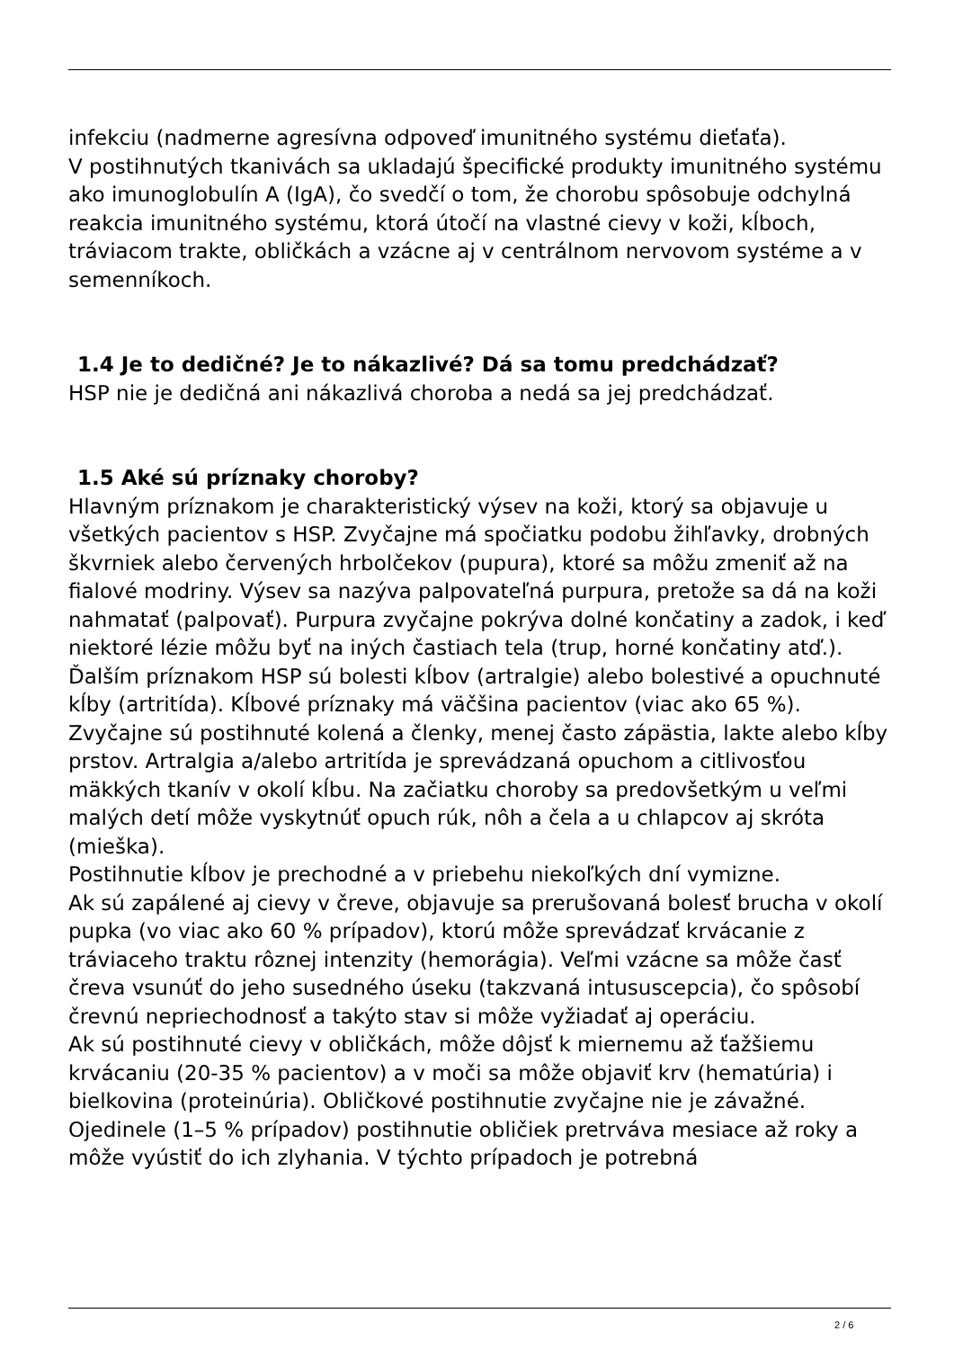infekciu (nadmerne agresívna odpoveď imunitného systému dieťaťa).
V postihnutých tkanivách sa ukladajú špecifické produkty imunitného systému ako imunoglobulín A (IgA), čo svedčí o tom, že chorobu spôsobuje odchylná reakcia imunitného systému, ktorá útočí na vlastné cievy v koži, kĺboch, tráviacom trakte, obličkách a vzácne aj v centrálnom nervovom systéme a v semenníkoch.
1.4 Je to dedičné? Je to nákazlivé? Dá sa tomu predchádzať?
HSP nie je dedičná ani nákazlivá choroba a nedá sa jej predchádzať.
1.5 Aké sú príznaky choroby?
Hlavným príznakom je charakteristický výsev na koži, ktorý sa objavuje u všetkých pacientov s HSP. Zvyčajne má spočiatku podobu žihľavky, drobných škvrniek alebo červených hrbolčekov (pupura), ktoré sa môžu zmeniť až na fialové modriny. Výsev sa nazýva palpovateľná purpura, pretože sa dá na koži nahmatať (palpovať). Purpura zvyčajne pokrýva dolné končatiny a zadok, i keď niektoré lézie môžu byť na iných častiach tela (trup, horné končatiny atď.).
Ďalším príznakom HSP sú bolesti kĺbov (artralgie) alebo bolestivé a opuchnuté kĺby (artritída). Kĺbové príznaky má väčšina pacientov (viac ako 65 %). Zvyčajne sú postihnuté kolená a členky, menej často zápästia, lakte alebo kĺby prstov. Artralgia a/alebo artritída je sprevádzaná opuchom a citlivosťou mäkkých tkanív v okolí kĺbu. Na začiatku choroby sa predovšetkým u veľmi malých detí môže vyskytnúť opuch rúk, nôh a čela a u chlapcov aj skróta (mieška).
Postihnutie kĺbov je prechodné a v priebehu niekoľkých dní vymizne.
Ak sú zapálené aj cievy v čreve, objavuje sa prerušovaná bolesť brucha v okolí pupka (vo viac ako 60 % prípadov), ktorú môže sprevádzať krvácanie z tráviaceho traktu rôznej intenzity (hemorágia). Veľmi vzácne sa môže časť čreva vsunúť do jeho susedného úseku (takzvaná intususcepcia), čo spôsobí črevnú nepriechodnosť a takýto stav si môže vyžiadať aj operáciu.
Ak sú postihnuté cievy v obličkách, môže dôjsť k miernemu až ťažšiemu krvácaniu (20-35 % pacientov) a v moči sa môže objaviť krv (hematúria) i bielkovina (proteinúria). Obličkové postihnutie zvyčajne nie je závažné. Ojedinele (1–5 % prípadov) postihnutie obličiek pretrváva mesiace až roky a môže vyústiť do ich zlyhania. V týchto prípadoch je potrebná
2 / 6